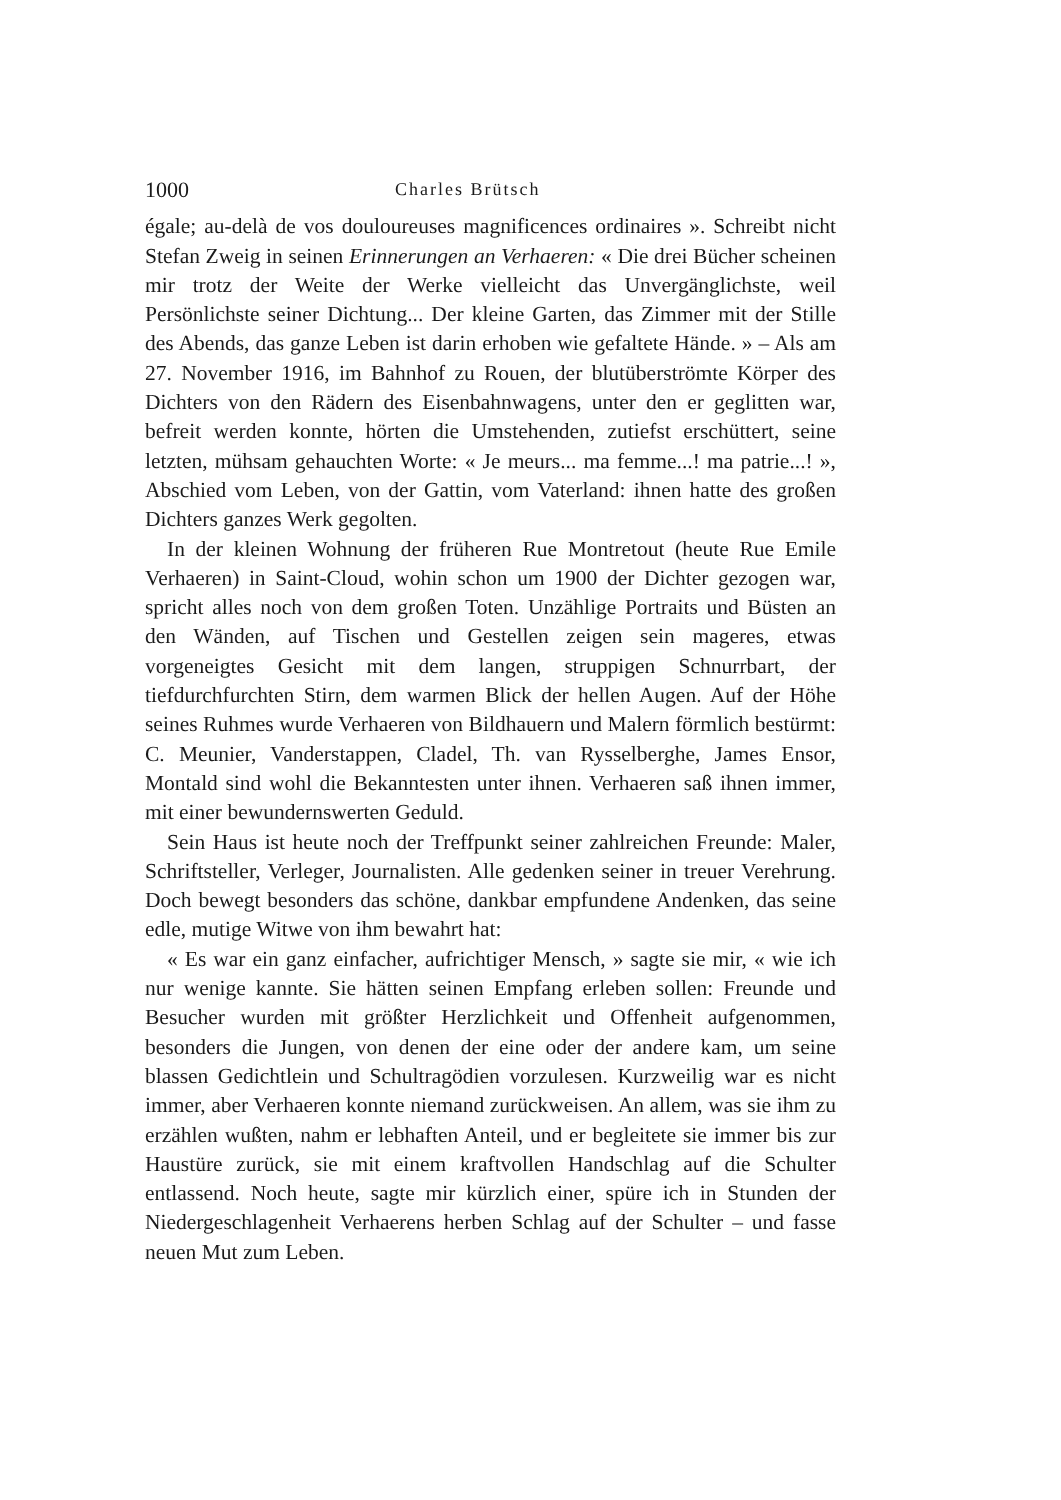1000 Charles Brütsch
égale; au-delà de vos douloureuses magnificences ordinaires ». Schreibt nicht Stefan Zweig in seinen Erinnerungen an Verhaeren: « Die drei Bücher scheinen mir trotz der Weite der Werke vielleicht das Unvergänglichste, weil Persönlichste seiner Dichtung... Der kleine Garten, das Zimmer mit der Stille des Abends, das ganze Leben ist darin erhoben wie gefaltete Hände. » – Als am 27. November 1916, im Bahnhof zu Rouen, der blutüberströmte Körper des Dichters von den Rädern des Eisenbahnwagens, unter den er geglitten war, befreit werden konnte, hörten die Umstehenden, zutiefst erschüttert, seine letzten, mühsam gehauchten Worte: « Je meurs... ma femme...! ma patrie...! », Abschied vom Leben, von der Gattin, vom Vaterland: ihnen hatte des großen Dichters ganzes Werk gegolten.
In der kleinen Wohnung der früheren Rue Montretout (heute Rue Emile Verhaeren) in Saint-Cloud, wohin schon um 1900 der Dichter gezogen war, spricht alles noch von dem großen Toten. Unzählige Portraits und Büsten an den Wänden, auf Tischen und Gestellen zeigen sein mageres, etwas vorgeneigtes Gesicht mit dem langen, struppigen Schnurrbart, der tiefdurchfurchten Stirn, dem warmen Blick der hellen Augen. Auf der Höhe seines Ruhmes wurde Verhaeren von Bildhauern und Malern förmlich bestürmt: C. Meunier, Vanderstappen, Cladel, Th. van Rysselberghe, James Ensor, Montald sind wohl die Bekanntesten unter ihnen. Verhaeren saß ihnen immer, mit einer bewundernswerten Geduld.
Sein Haus ist heute noch der Treffpunkt seiner zahlreichen Freunde: Maler, Schriftsteller, Verleger, Journalisten. Alle gedenken seiner in treuer Verehrung. Doch bewegt besonders das schöne, dankbar empfundene Andenken, das seine edle, mutige Witwe von ihm bewahrt hat:
« Es war ein ganz einfacher, aufrichtiger Mensch, » sagte sie mir, « wie ich nur wenige kannte. Sie hätten seinen Empfang erleben sollen: Freunde und Besucher wurden mit größter Herzlichkeit und Offenheit aufgenommen, besonders die Jungen, von denen der eine oder der andere kam, um seine blassen Gedichtlein und Schultragödien vorzulesen. Kurzweilig war es nicht immer, aber Verhaeren konnte niemand zurückweisen. An allem, was sie ihm zu erzählen wußten, nahm er lebhaften Anteil, und er begleitete sie immer bis zur Haustüre zurück, sie mit einem kraftvollen Handschlag auf die Schulter entlassend. Noch heute, sagte mir kürzlich einer, spüre ich in Stunden der Niedergeschlagenheit Verhaerens herben Schlag auf der Schulter – und fasse neuen Mut zum Leben.